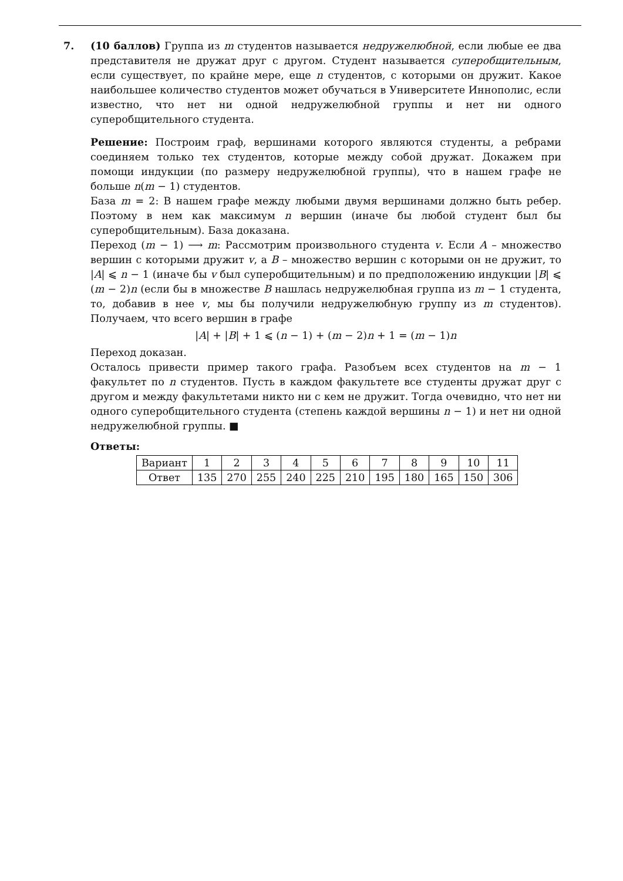7. (10 баллов) Группа из m студентов называется недружелюбной, если любые ее два представителя не дружат друг с другом. Студент называется суперобщительным, если существует, по крайне мере, еще n студентов, с которыми он дружит. Какое наибольшее количество студентов может обучаться в Университете Иннополис, если известно, что нет ни одной недружелюбной группы и нет ни одного суперобщительного студента.
Решение: Построим граф, вершинами которого являются студенты, а ребрами соединяем только тех студентов, которые между собой дружат. Докажем при помощи индукции (по размеру недружелюбной группы), что в нашем графе не больше n(m − 1) студентов.
База m = 2: В нашем графе между любыми двумя вершинами должно быть ребер. Поэтому в нем как максимум n вершин (иначе бы любой студент был бы суперобщительным). База доказана.
Переход (m − 1) ⟶ m: Рассмотрим произвольного студента v. Если A – множество вершин с которыми дружит v, а B – множество вершин с которыми он не дружит, то |A| ⩽ n − 1 (иначе бы v был суперобщительным) и по предположению индукции |B| ⩽ (m − 2)n (если бы в множестве B нашлась недружелюбная группа из m − 1 студента, то, добавив в нее v, мы бы получили недружелюбную группу из m студентов). Получаем, что всего вершин в графе
|A| + |B| + 1 ⩽ (n − 1) + (m − 2)n + 1 = (m − 1)n
Переход доказан.
Осталось привести пример такого графа. Разобъем всех студентов на m − 1 факультет по n студентов. Пусть в каждом факультете все студенты дружат друг с другом и между факультетами никто ни с кем не дружит. Тогда очевидно, что нет ни одного суперобщительного студента (степень каждой вершины n − 1) и нет ни одной недружелюбной группы. ■
Ответы:
| Вариант | 1 | 2 | 3 | 4 | 5 | 6 | 7 | 8 | 9 | 10 | 11 |
| Ответ | 135 | 270 | 255 | 240 | 225 | 210 | 195 | 180 | 165 | 150 | 306 |